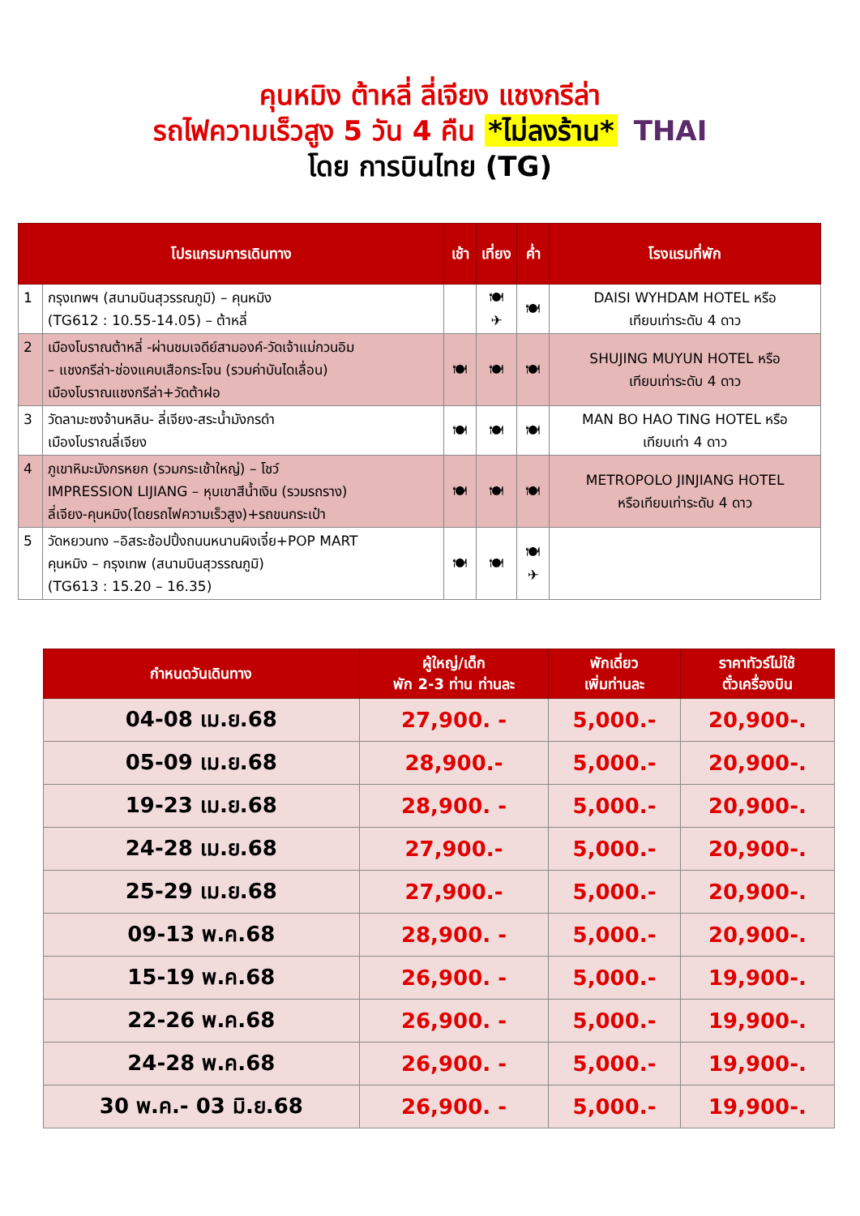คุนหมิง ต้าหลี่ ลี่เจียง แชงกรีล่า
รถไฟความเร็วสูง 5 วัน 4 คืน *ไม่ลงร้าน* THAI
โดย การบินไทย (TG)
| โปรแกรมการเดินทาง | | เช้า | เที่ยง | ค่ำ | โรงแรมที่พัก |
| --- | --- | --- | --- | --- | --- |
| 1 | กรุงเทพฯ (สนามบินสุวรรณภูมิ) – คุนหมิง (TG612 : 10.55-14.05) – ต้าหลี่ | | 🍽 ✈ | 🍽 | DAISI WYHDAM HOTEL หรือ เทียบเท่าระดับ 4 ดาว |
| 2 | เมืองโบราณต้าหลี่ -ผ่านชมเจดีย์สามองค์-วัดเจ้าแม่กวนอิม – แชงกรีล่า-ช่องแคบเสือกระโจน (รวมค่าบันไดเลื่อน) เมืองโบราณแชงกรีล่า+วัดต้าฝอ | 🍽 | 🍽 | 🍽 | SHUJING MUYUN HOTEL หรือ เทียบเท่าระดับ 4 ดาว |
| 3 | วัดลามะซงจ้านหลิน- ลี่เจียง-สระน้ำมังกรดำ เมืองโบราณลี่เจียง | 🍽 | 🍽 | 🍽 | MAN BO HAO TING HOTEL หรือ เทียบเท่า 4 ดาว |
| 4 | ภูเขาหิมะมังกรหยก (รวมกระเช้าใหญ่) – โชว์ IMPRESSION LIJIANG – หุบเขาสีน้ำเงิน (รวมรถราง) ลี่เจียง-คุนหมิง(โดยรถไฟความเร็วสูง)+รถขนกระเป๋า | 🍽 | 🍽 | 🍽 | METROPOLO JINJIANG HOTEL หรือเทียบเท่าระดับ 4 ดาว |
| 5 | วัดหยวนทง –อิสระช้อปปิ้งถนนหนานผิงเจี๋ย+POP MART คุนหมิง – กรุงเทพ (สนามบินสุวรรณภูมิ) (TG613 : 15.20 – 16.35) | 🍽 | 🍽 | 🍽 ✈ | |
| กำหนดวันเดินทาง | ผู้ใหญ่/เด็ก พัก 2-3 ท่าน ท่านละ | พักเดี่ยว เพิ่มท่านละ | ราคาทัวร์ไม่ใช้ ตั๋วเครื่องบิน |
| --- | --- | --- | --- |
| 04-08 เม.ย.68 | 27,900. - | 5,000.- | 20,900-. |
| 05-09 เม.ย.68 | 28,900.- | 5,000.- | 20,900-. |
| 19-23 เม.ย.68 | 28,900. - | 5,000.- | 20,900-. |
| 24-28 เม.ย.68 | 27,900.- | 5,000.- | 20,900-. |
| 25-29 เม.ย.68 | 27,900.- | 5,000.- | 20,900-. |
| 09-13 พ.ค.68 | 28,900. - | 5,000.- | 20,900-. |
| 15-19 พ.ค.68 | 26,900. - | 5,000.- | 19,900-. |
| 22-26 พ.ค.68 | 26,900. - | 5,000.- | 19,900-. |
| 24-28 พ.ค.68 | 26,900. - | 5,000.- | 19,900-. |
| 30 พ.ค.- 03 มิ.ย.68 | 26,900. - | 5,000.- | 19,900-. |